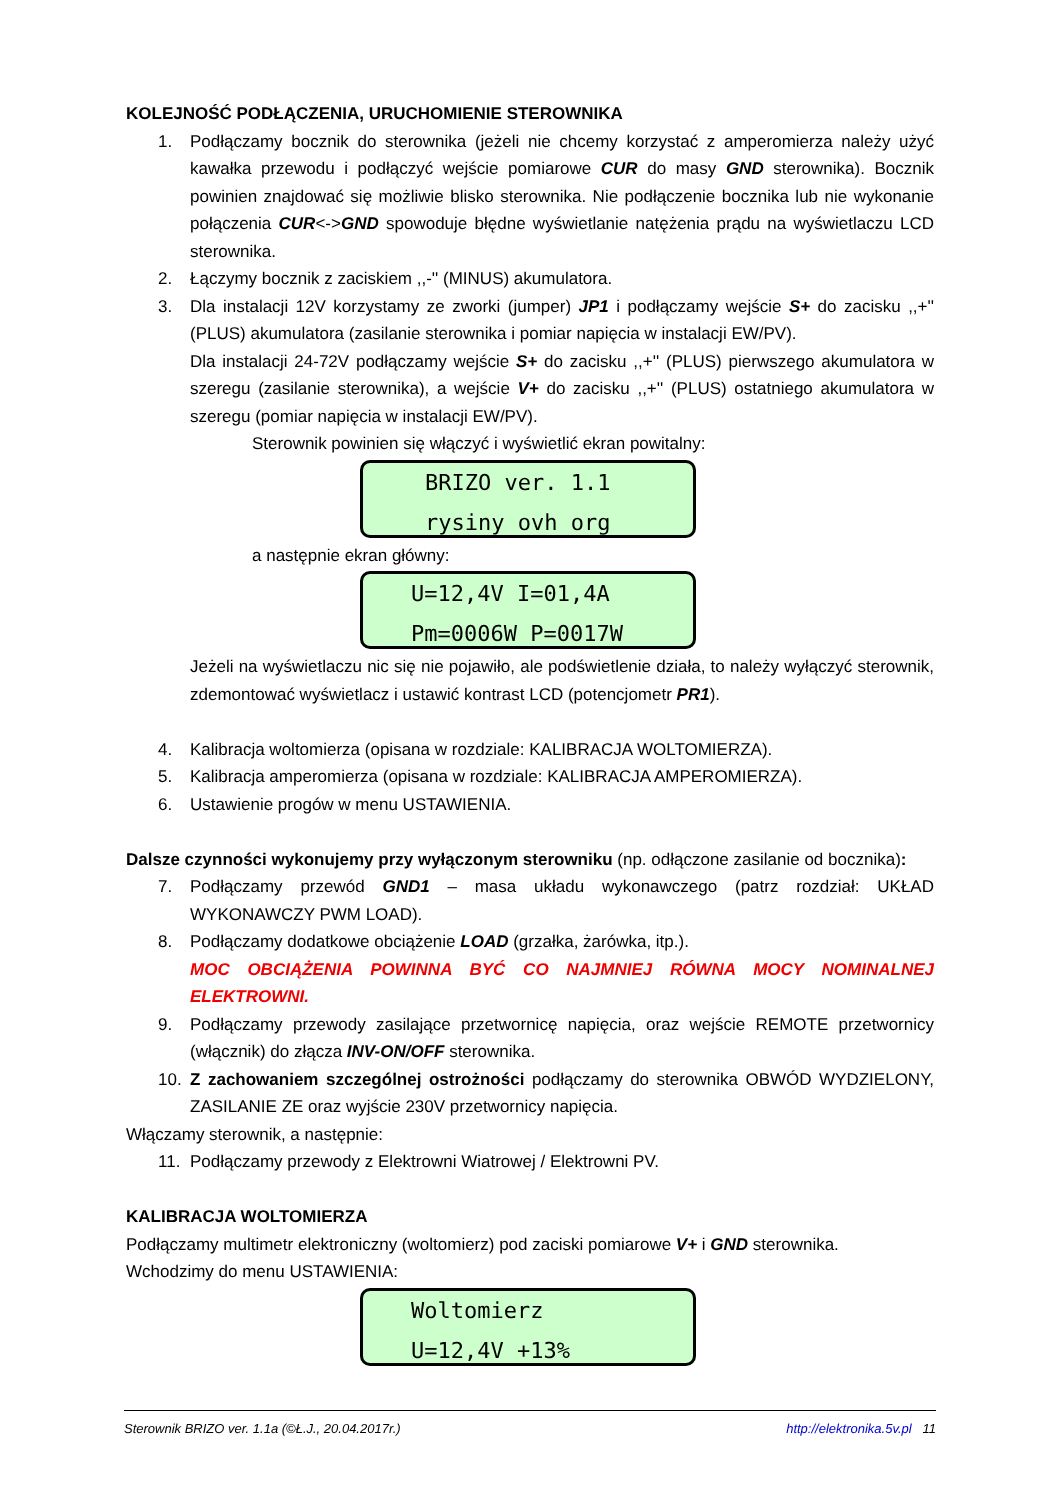KOLEJNOŚĆ PODŁĄCZENIA, URUCHOMIENIE STEROWNIKA
1. Podłączamy bocznik do sterownika (jeżeli nie chcemy korzystać z amperomierza należy użyć kawałka przewodu i podłączyć wejście pomiarowe CUR do masy GND sterownika). Bocznik powinien znajdować się możliwie blisko sterownika. Nie podłączenie bocznika lub nie wykonanie połączenia CUR<->GND spowoduje błędne wyświetlanie natężenia prądu na wyświetlaczu LCD sterownika.
2. Łączymy bocznik z zaciskiem ,,-'' (MINUS) akumulatora.
3. Dla instalacji 12V korzystamy ze zworki (jumper) JP1 i podłączamy wejście S+ do zacisku ,,+'' (PLUS) akumulatora (zasilanie sterownika i pomiar napięcia w instalacji EW/PV).
Dla instalacji 24-72V podłączamy wejście S+ do zacisku ,,+'' (PLUS) pierwszego akumulatora w szeregu (zasilanie sterownika), a wejście V+ do zacisku ,,+'' (PLUS) ostatniego akumulatora w szeregu (pomiar napięcia w instalacji EW/PV).
Sterownik powinien się włączyć i wyświetlić ekran powitalny:
BRIZO ver. 1.1
rysiny ovh org
a następnie ekran główny:
U=12,4V I=01,4A
Pm=0006W P=0017W
Jeżeli na wyświetlaczu nic się nie pojawiło, ale podświetlenie działa, to należy wyłączyć sterownik, zdemontować wyświetlacz i ustawić kontrast LCD (potencjometr PR1).
4. Kalibracja woltomierza (opisana w rozdziale: KALIBRACJA WOLTOMIERZA).
5. Kalibracja amperomierza (opisana w rozdziale: KALIBRACJA AMPEROMIERZA).
6. Ustawienie progów w menu USTAWIENIA.
Dalsze czynności wykonujemy przy wyłączonym sterowniku (np. odłączone zasilanie od bocznika):
7. Podłączamy przewód GND1 – masa układu wykonawczego (patrz rozdział: UKŁAD WYKONAWCZY PWM LOAD).
8. Podłączamy dodatkowe obciążenie LOAD (grzałka, żarówka, itp.).
MOC OBCIĄŻENIA POWINNA BYĆ CO NAJMNIEJ RÓWNA MOCY NOMINALNEJ ELEKTROWNI.
9. Podłączamy przewody zasilające przetwornicę napięcia, oraz wejście REMOTE przetwornicy (włącznik) do złącza INV-ON/OFF sterownika.
10. Z zachowaniem szczególnej ostrożności podłączamy do sterownika OBWÓD WYDZIELONY, ZASILANIE ZE oraz wyjście 230V przetwornicy napięcia.
Włączamy sterownik, a następnie:
11. Podłączamy przewody z Elektrowni Wiatrowej / Elektrowni PV.
KALIBRACJA WOLTOMIERZA
Podłączamy multimetr elektroniczny (woltomierz) pod zaciski pomiarowe V+ i GND sterownika.
Wchodzimy do menu USTAWIENIA:
Woltomierz
U=12,4V +13%
Sterownik BRIZO ver. 1.1a (©Ł.J., 20.04.2017r.) http://elektronika.5v.pl 11